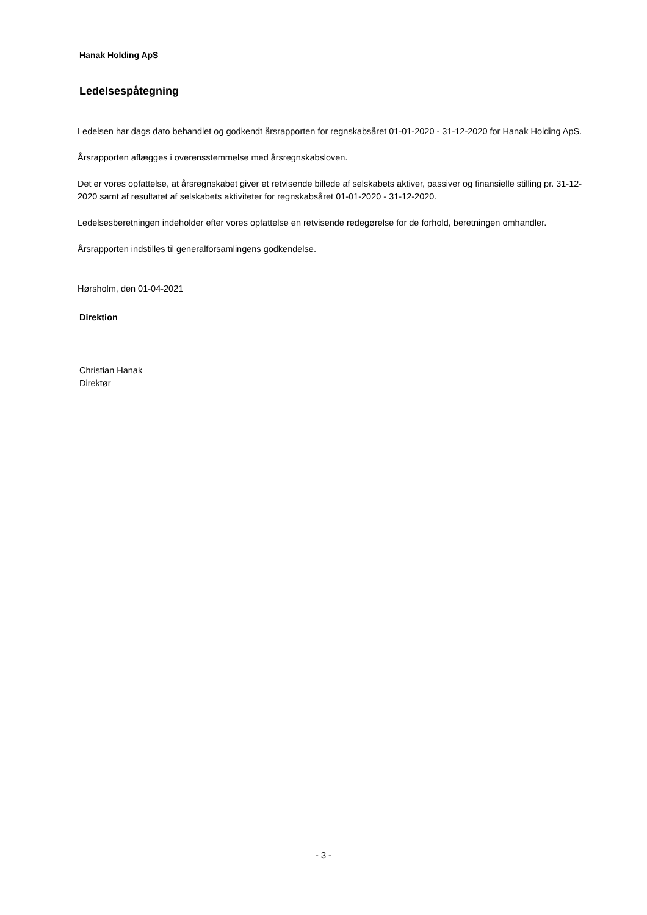Hanak Holding ApS
Ledelsespåtegning
Ledelsen har dags dato behandlet og godkendt årsrapporten for regnskabsåret 01-01-2020 - 31-12-2020 for Hanak Holding ApS.
Årsrapporten aflægges i overensstemmelse med årsregnskabsloven.
Det er vores opfattelse, at årsregnskabet giver et retvisende billede af selskabets aktiver, passiver og finansielle stilling pr. 31-12-2020 samt af resultatet af selskabets aktiviteter for regnskabsåret 01-01-2020 - 31-12-2020.
Ledelsesberetningen indeholder efter vores opfattelse en retvisende redegørelse for de forhold, beretningen omhandler.
Årsrapporten indstilles til generalforsamlingens godkendelse.
Hørsholm, den 01-04-2021
Direktion
Christian Hanak
Direktør
- 3 -